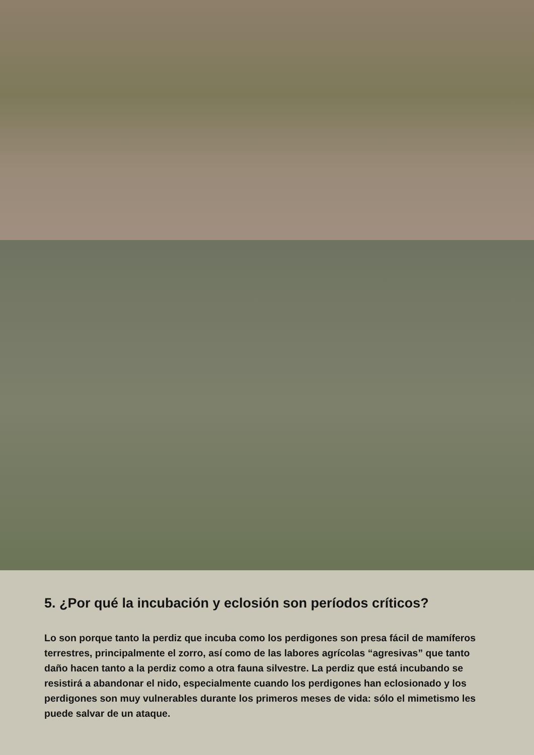5. ¿Por qué la incubación y eclosión son períodos críticos?
Lo son porque tanto la perdiz que incuba como los perdigones son presa fácil de mamíferos terrestres, principalmente el zorro, así como de las labores agrícolas “agresivas” que tanto daño hacen tanto a la perdiz como a otra fauna silvestre. La perdiz que está incubando se resistirá a abandonar el nido, especialmente cuando los perdigones han eclosionado y los perdigones son muy vulnerables durante los primeros meses de vida: sólo el mimetismo les puede salvar de un ataque.